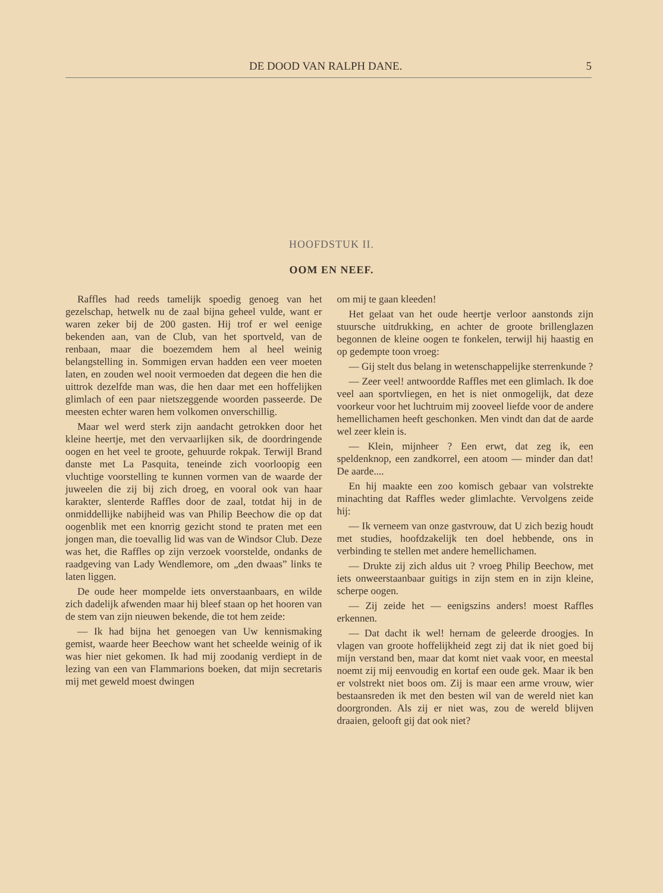DE DOOD VAN RALPH DANE. 5
HOOFDSTUK II.
OOM EN NEEF.
Raffles had reeds tamelijk spoedig genoeg van het gezelschap, hetwelk nu de zaal bijna geheel vulde, want er waren zeker bij de 200 gasten. Hij trof er wel eenige bekenden aan, van de Club, van het sportveld, van de renbaan, maar die boezemdem hem al heel weinig belangstelling in. Sommigen ervan hadden een veer moeten laten, en zouden wel nooit vermoeden dat degeen die hen die uittrok dezelfde man was, die hen daar met een hoffelijken glimlach of een paar nietszeggende woorden passeerde. De meesten echter waren hem volkomen onverschillig.
Maar wel werd sterk zijn aandacht getrokken door het kleine heertje, met den vervaarlijken sik, de doordringende oogen en het veel te groote, gehuurde rokpak. Terwijl Brand danste met La Pasquita, teneinde zich voorloopig een vluchtige voorstelling te kunnen vormen van de waarde der juweelen die zij bij zich droeg, en vooral ook van haar karakter, slenterde Raffles door de zaal, totdat hij in de onmiddellijke nabijheid was van Philip Beechow die op dat oogenblik met een knorrig gezicht stond te praten met een jongen man, die toevallig lid was van de Windsor Club. Deze was het, die Raffles op zijn verzoek voorstelde, ondanks de raadgeving van Lady Wendlemore, om „den dwaas” links te laten liggen.
De oude heer mompelde iets onverstaanbaars, en wilde zich dadelijk afwenden maar hij bleef staan op het hooren van de stem van zijn nieuwen bekende, die tot hem zeide:
— Ik had bijna het genoegen van Uw kennismaking gemist, waarde heer Beechow want het scheelde weinig of ik was hier niet gekomen. Ik had mij zoodanig verdiept in de lezing van een van Flammarions boeken, dat mijn secretaris mij met geweld moest dwingen
om mij te gaan kleeden!
Het gelaat van het oude heertje verloor aanstonds zijn stuursche uitdrukking, en achter de groote brillenglazen begonnen de kleine oogen te fonkelen, terwijl hij haastig en op gedempte toon vroeg:
— Gij stelt dus belang in wetenschappelijke sterrenkunde ?
— Zeer veel! antwoordde Raffles met een glimlach. Ik doe veel aan sportvliegen, en het is niet onmogelijk, dat deze voorkeur voor het luchtruim mij zooveel liefde voor de andere hemellichamen heeft geschonken. Men vindt dan dat de aarde wel zeer klein is.
— Klein, mijnheer ? Een erwt, dat zeg ik, een speldenknop, een zandkorrel, een atoom — minder dan dat! De aarde....
En hij maakte een zoo komisch gebaar van volstrekte minachting dat Raffles weder glimlachte. Vervolgens zeide hij:
— Ik verneem van onze gastvrouw, dat U zich bezig houdt met studies, hoofdzakelijk ten doel hebbende, ons in verbinding te stellen met andere hemellichamen.
— Drukte zij zich aldus uit ? vroeg Philip Beechow, met iets onweerstaanbaar guitigs in zijn stem en in zijn kleine, scherpe oogen.
— Zij zeide het — eenigszins anders! moest Raffles erkennen.
— Dat dacht ik wel! hernam de geleerde droogjes. In vlagen van groote hoffelijkheid zegt zij dat ik niet goed bij mijn verstand ben, maar dat komt niet vaak voor, en meestal noemt zij mij eenvoudig en kortaf een oude gek. Maar ik ben er volstrekt niet boos om. Zij is maar een arme vrouw, wier bestaansreden ik met den besten wil van de wereld niet kan doorgronden. Als zij er niet was, zou de wereld blijven draaien, gelooft gij dat ook niet?